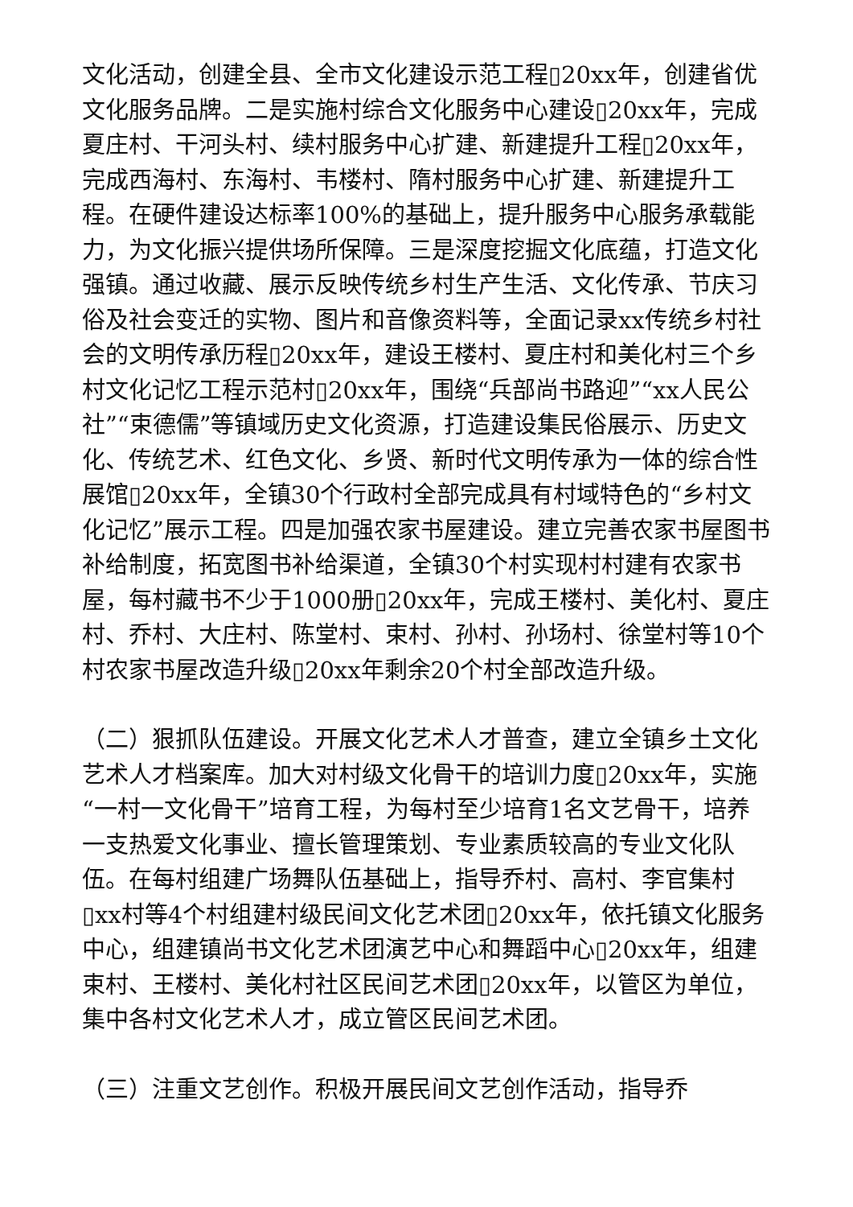文化活动，创建全县、全市文化建设示范工程▯20xx年，创建省优文化服务品牌。二是实施村综合文化服务中心建设▯20xx年，完成夏庄村、干河头村、续村服务中心扩建、新建提升工程▯20xx年，完成西海村、东海村、韦楼村、隋村服务中心扩建、新建提升工程。在硬件建设达标率100%的基础上，提升服务中心服务承载能力，为文化振兴提供场所保障。三是深度挖掘文化底蕴，打造文化强镇。通过收藏、展示反映传统乡村生产生活、文化传承、节庆习俗及社会变迁的实物、图片和音像资料等，全面记录xx传统乡村社会的文明传承历程▯20xx年，建设王楼村、夏庄村和美化村三个乡村文化记忆工程示范村▯20xx年，围绕“兵部尚书路迎”“xx人民公社”“束德儒”等镇域历史文化资源，打造建设集民俗展示、历史文化、传统艺术、红色文化、乡贤、新时代文明传承为一体的综合性展馆▯20xx年，全镇30个行政村全部完成具有村域特色的“乡村文化记忆”展示工程。四是加强农家书屋建设。建立完善农家书屋图书补给制度，拓宽图书补给渠道，全镇30个村实现村村建有农家书屋，每村藏书不少于1000册▯20xx年，完成王楼村、美化村、夏庄村、乔村、大庄村、陈堂村、束村、孙村、孙场村、徐堂村等10个村农家书屋改造升级▯20xx年剩余20个村全部改造升级。
（二）狠抓队伍建设。开展文化艺术人才普查，建立全镇乡土文化艺术人才档案库。加大对村级文化骨干的培训力度▯20xx年，实施“一村一文化骨干”培育工程，为每村至少培育1名文艺骨干，培养一支热爱文化事业、擅长管理策划、专业素质较高的专业文化队伍。在每村组建广场舞队伍基础上，指导乔村、高村、李官集村▯xx村等4个村组建村级民间文化艺术团▯20xx年，依托镇文化服务中心，组建镇尚书文化艺术团演艺中心和舞蹈中心▯20xx年，组建束村、王楼村、美化村社区民间艺术团▯20xx年，以管区为单位，集中各村文化艺术人才，成立管区民间艺术团。
（三）注重文艺创作。积极开展民间文艺创作活动，指导乔